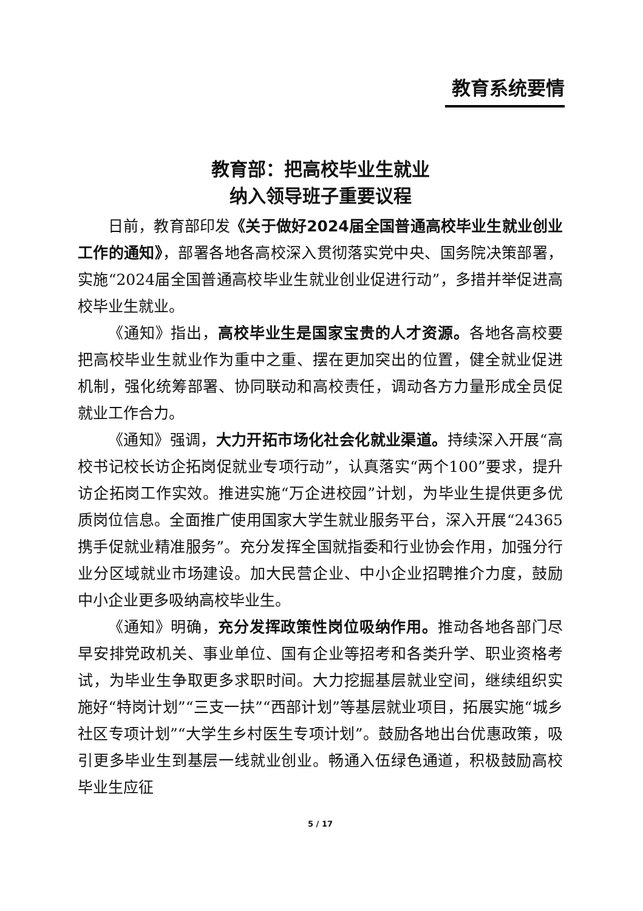教育系统要情
教育部：把高校毕业生就业
纳入领导班子重要议程
日前，教育部印发《关于做好2024届全国普通高校毕业生就业创业工作的通知》，部署各地各高校深入贯彻落实党中央、国务院决策部署，实施“2024届全国普通高校毕业生就业创业促进行动”，多措并举促进高校毕业生就业。
《通知》指出，高校毕业生是国家宝贵的人才资源。各地各高校要把高校毕业生就业作为重中之重、摆在更加突出的位置，健全就业促进机制，强化统筹部署、协同联动和高校责任，调动各方力量形成全员促就业工作合力。
《通知》强调，大力开拓市场化社会化就业渠道。持续深入开展“高校书记校长访企拓岗促就业专项行动”，认真落实“两个100”要求，提升访企拓岗工作实效。推进实施“万企进校园”计划，为毕业生提供更多优质岗位信息。全面推广使用国家大学生就业服务平台，深入开展“24365携手促就业精准服务”。充分发挥全国就指委和行业协会作用，加强分行业分区域就业市场建设。加大民营企业、中小企业招聘推介力度，鼓励中小企业更多吸纳高校毕业生。
《通知》明确，充分发挥政策性岗位吸纳作用。推动各地各部门尽早安排党政机关、事业单位、国有企业等招考和各类升学、职业资格考试，为毕业生争取更多求职时间。大力挖掘基层就业空间，继续组织实施好“特岗计划”“三支一扶”“西部计划”等基层就业项目，拓展实施“城乡社区专项计划”“大学生乡村医生专项计划”。鼓励各地出台优惠政策，吸引更多毕业生到基层一线就业创业。畅通入伍绿色通道，积极鼓励高校毕业生应征
5 / 17